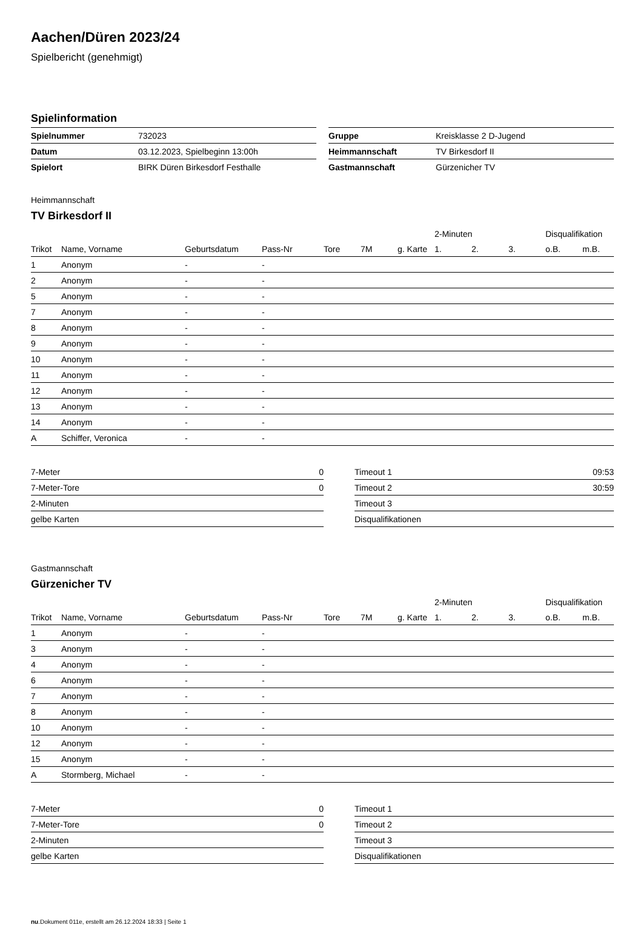Aachen/Düren 2023/24
Spielbericht (genehmigt)
Spielinformation
| Spielnummer | 732023 |
| Datum | 03.12.2023, Spielbeginn 13:00h |
| Spielort | BIRK Düren Birkesdorf Festhalle |
| Gruppe | Kreisklasse 2 D-Jugend |
| Heimmannschaft | TV Birkesdorf II |
| Gastmannschaft | Gürzenicher TV |
Heimmannschaft
TV Birkesdorf II
| | | | | | | | 2-Minuten | | | Disqualifikation | |
| --- | --- | --- | --- | --- | --- | --- | --- | --- | --- | --- | --- |
| Trikot | Name, Vorname | Geburtsdatum | Pass-Nr | Tore | 7M | g. Karte | 1. | 2. | 3. | o.B. | m.B. |
| 1 | Anonym | - | - | | | | | | | | |
| 2 | Anonym | - | - | | | | | | | | |
| 5 | Anonym | - | - | | | | | | | | |
| 7 | Anonym | - | - | | | | | | | | |
| 8 | Anonym | - | - | | | | | | | | |
| 9 | Anonym | - | - | | | | | | | | |
| 10 | Anonym | - | - | | | | | | | | |
| 11 | Anonym | - | - | | | | | | | | |
| 12 | Anonym | - | - | | | | | | | | |
| 13 | Anonym | - | - | | | | | | | | |
| 14 | Anonym | - | - | | | | | | | | |
| A | Schiffer, Veronica | - | - | | | | | | | | |
| 7-Meter | 0 |
| 7-Meter-Tore | 0 |
| 2-Minuten | |
| gelbe Karten | |
| Timeout 1 | 09:53 |
| Timeout 2 | 30:59 |
| Timeout 3 | |
| Disqualifikationen | |
Gastmannschaft
Gürzenicher TV
| | | | | | | | 2-Minuten | | | Disqualifikation | |
| --- | --- | --- | --- | --- | --- | --- | --- | --- | --- | --- | --- |
| Trikot | Name, Vorname | Geburtsdatum | Pass-Nr | Tore | 7M | g. Karte | 1. | 2. | 3. | o.B. | m.B. |
| 1 | Anonym | - | - | | | | | | | | |
| 3 | Anonym | - | - | | | | | | | | |
| 4 | Anonym | - | - | | | | | | | | |
| 6 | Anonym | - | - | | | | | | | | |
| 7 | Anonym | - | - | | | | | | | | |
| 8 | Anonym | - | - | | | | | | | | |
| 10 | Anonym | - | - | | | | | | | | |
| 12 | Anonym | - | - | | | | | | | | |
| 15 | Anonym | - | - | | | | | | | | |
| A | Stormberg, Michael | - | - | | | | | | | | |
| 7-Meter | 0 |
| 7-Meter-Tore | 0 |
| 2-Minuten | |
| gelbe Karten | |
| Timeout 1 | |
| Timeout 2 | |
| Timeout 3 | |
| Disqualifikationen | |
nu.Dokument 011e, erstellt am 26.12.2024 18:33 | Seite 1